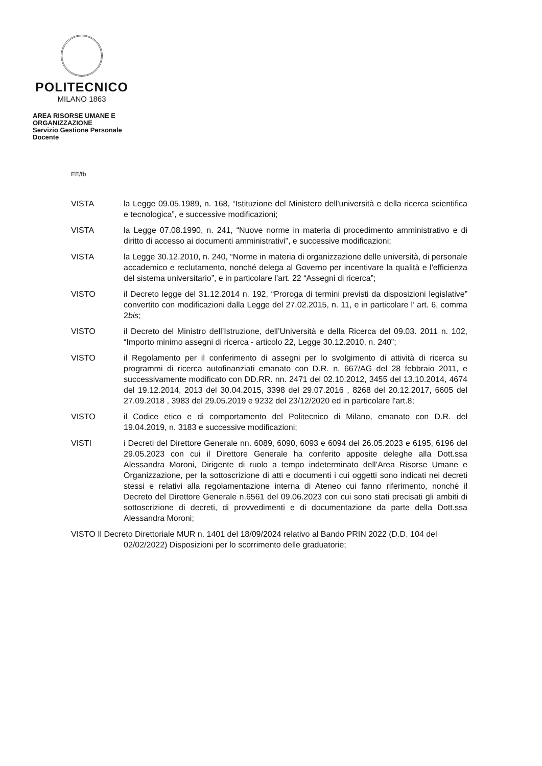POLITECNICO
MILANO 1863
AREA RISORSE UMANE E ORGANIZZAZIONE
Servizio Gestione Personale Docente
EE/fb
VISTA la Legge 09.05.1989, n. 168, “Istituzione del Ministero dell'università e della ricerca scientifica e tecnologica”, e successive modificazioni;
VISTA la Legge 07.08.1990, n. 241, “Nuove norme in materia di procedimento amministrativo e di diritto di accesso ai documenti amministrativi”, e successive modificazioni;
VISTA la Legge 30.12.2010, n. 240, “Norme in materia di organizzazione delle università, di personale accademico e reclutamento, nonché delega al Governo per incentivare la qualità e l'efficienza del sistema universitario”, e in particolare l’art. 22 “Assegni di ricerca”;
VISTO il Decreto legge del 31.12.2014 n. 192, “Proroga di termini previsti da disposizioni legislative” convertito con modificazioni dalla Legge del 27.02.2015, n. 11, e in particolare l’ art. 6, comma 2bis;
VISTO il Decreto del Ministro dell’Istruzione, dell’Università e della Ricerca del 09.03. 2011 n. 102, “Importo minimo assegni di ricerca - articolo 22, Legge 30.12.2010, n. 240”;
VISTO il Regolamento per il conferimento di assegni per lo svolgimento di attività di ricerca su programmi di ricerca autofinanziati emanato con D.R. n. 667/AG del 28 febbraio 2011, e successivamente modificato con DD.RR. nn. 2471 del 02.10.2012, 3455 del 13.10.2014, 4674 del 19.12.2014, 2013 del 30.04.2015, 3398 del 29.07.2016 , 8268 del 20.12.2017, 6605 del 27.09.2018 , 3983 del 29.05.2019 e 9232 del 23/12/2020 ed in particolare l'art.8;
VISTO il Codice etico e di comportamento del Politecnico di Milano, emanato con D.R. del 19.04.2019, n. 3183 e successive modificazioni;
VISTI i Decreti del Direttore Generale nn. 6089, 6090, 6093 e 6094 del 26.05.2023 e 6195, 6196 del 29.05.2023 con cui il Direttore Generale ha conferito apposite deleghe alla Dott.ssa Alessandra Moroni, Dirigente di ruolo a tempo indeterminato dell’Area Risorse Umane e Organizzazione, per la sottoscrizione di atti e documenti i cui oggetti sono indicati nei decreti stessi e relativi alla regolamentazione interna di Ateneo cui fanno riferimento, nonché il Decreto del Direttore Generale n.6561 del 09.06.2023 con cui sono stati precisati gli ambiti di sottoscrizione di decreti, di provvedimenti e di documentazione da parte della Dott.ssa Alessandra Moroni;
VISTO Il Decreto Direttoriale MUR n. 1401 del 18/09/2024 relativo al Bando PRIN 2022 (D.D. 104 del 02/02/2022) Disposizioni per lo scorrimento delle graduatorie;